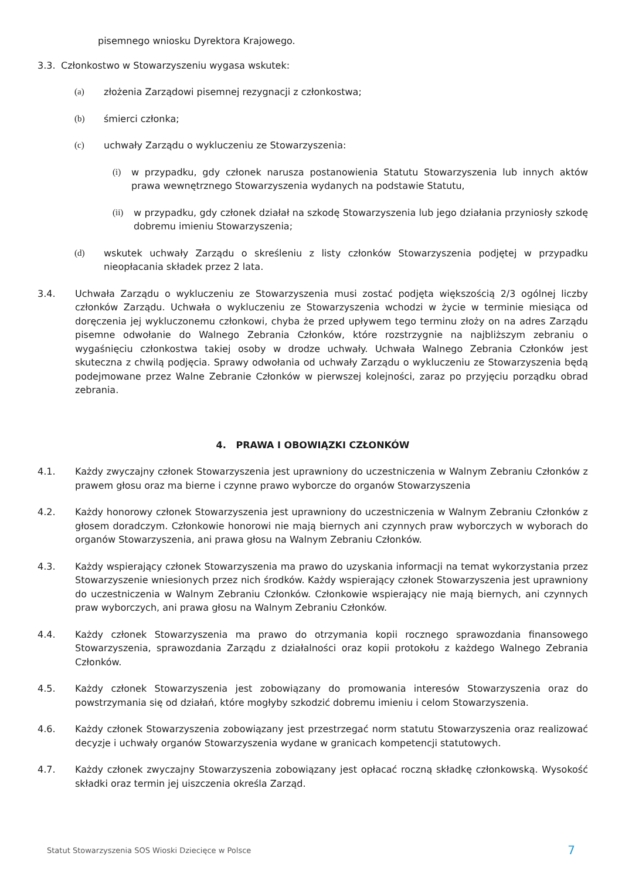pisemnego wniosku Dyrektora Krajowego.
3.3. Członkostwo w Stowarzyszeniu wygasa wskutek:
(a) złożenia Zarządowi pisemnej rezygnacji z członkostwa;
(b) śmierci członka;
(c) uchwały Zarządu o wykluczeniu ze Stowarzyszenia:
(i) w przypadku, gdy członek narusza postanowienia Statutu Stowarzyszenia lub innych aktów prawa wewnętrznego Stowarzyszenia wydanych na podstawie Statutu,
(ii) w przypadku, gdy członek działał na szkodę Stowarzyszenia lub jego działania przyniosły szkodę dobremu imieniu Stowarzyszenia;
(d) wskutek uchwały Zarządu o skreśleniu z listy członków Stowarzyszenia podjętej w przypadku nieopłacania składek przez 2 lata.
3.4. Uchwała Zarządu o wykluczeniu ze Stowarzyszenia musi zostać podjęta większością 2/3 ogólnej liczby członków Zarządu. Uchwała o wykluczeniu ze Stowarzyszenia wchodzi w życie w terminie miesiąca od doręczenia jej wykluczonemu członkowi, chyba że przed upływem tego terminu złoży on na adres Zarządu pisemne odwołanie do Walnego Zebrania Członków, które rozstrzygnie na najbliższym zebraniu o wygaśnięciu członkostwa takiej osoby w drodze uchwały. Uchwała Walnego Zebrania Członków jest skuteczna z chwilą podjęcia. Sprawy odwołania od uchwały Zarządu o wykluczeniu ze Stowarzyszenia będą podejmowane przez Walne Zebranie Członków w pierwszej kolejności, zaraz po przyjęciu porządku obrad zebrania.
4. PRAWA I OBOWIĄZKI CZŁONKÓW
4.1. Każdy zwyczajny członek Stowarzyszenia jest uprawniony do uczestniczenia w Walnym Zebraniu Członków z prawem głosu oraz ma bierne i czynne prawo wyborcze do organów Stowarzyszenia
4.2. Każdy honorowy członek Stowarzyszenia jest uprawniony do uczestniczenia w Walnym Zebraniu Członków z głosem doradczym. Członkowie honorowi nie mają biernych ani czynnych praw wyborczych w wyborach do organów Stowarzyszenia, ani prawa głosu na Walnym Zebraniu Członków.
4.3. Każdy wspierający członek Stowarzyszenia ma prawo do uzyskania informacji na temat wykorzystania przez Stowarzyszenie wniesionych przez nich środków. Każdy wspierający członek Stowarzyszenia jest uprawniony do uczestniczenia w Walnym Zebraniu Członków. Członkowie wspierający nie mają biernych, ani czynnych praw wyborczych, ani prawa głosu na Walnym Zebraniu Członków.
4.4. Każdy członek Stowarzyszenia ma prawo do otrzymania kopii rocznego sprawozdania finansowego Stowarzyszenia, sprawozdania Zarządu z działalności oraz kopii protokołu z każdego Walnego Zebrania Członków.
4.5. Każdy członek Stowarzyszenia jest zobowiązany do promowania interesów Stowarzyszenia oraz do powstrzymania się od działań, które mogłyby szkodzić dobremu imieniu i celom Stowarzyszenia.
4.6. Każdy członek Stowarzyszenia zobowiązany jest przestrzegać norm statutu Stowarzyszenia oraz realizować decyzje i uchwały organów Stowarzyszenia wydane w granicach kompetencji statutowych.
4.7. Każdy członek zwyczajny Stowarzyszenia zobowiązany jest opłacać roczną składkę członkowską. Wysokość składki oraz termin jej uiszczenia określa Zarząd.
Statut Stowarzyszenia SOS Wioski Dziecięce w Polsce 7